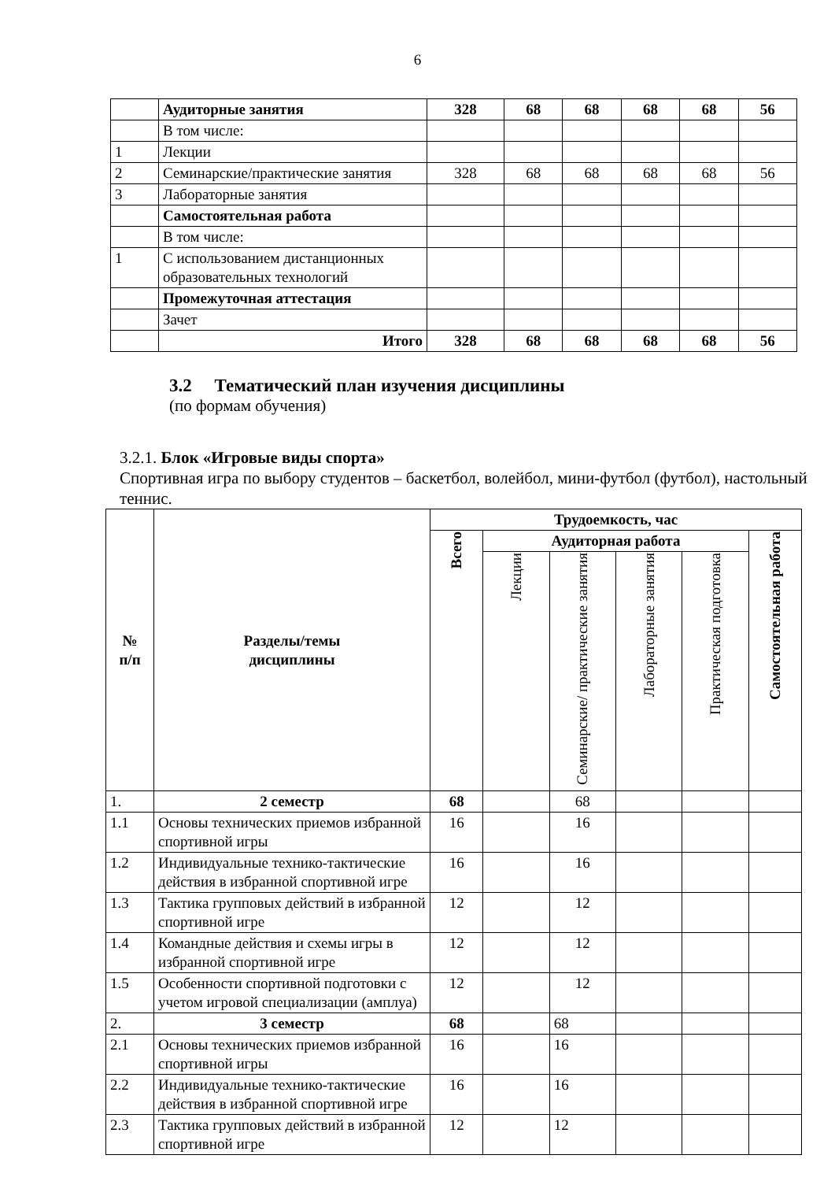6
| | Аудиторные занятия | 328 | 68 | 68 | 68 | 68 | 56 |
| | В том числе: | | | | | | |
| 1 | Лекции | | | | | | |
| 2 | Семинарские/практические занятия | 328 | 68 | 68 | 68 | 68 | 56 |
| 3 | Лабораторные занятия | | | | | | |
| | Самостоятельная работа | | | | | | |
| | В том числе: | | | | | | |
| 1 | С использованием дистанционных образовательных технологий | | | | | | |
| | Промежуточная аттестация | | | | | | |
| | Зачет | | | | | | |
| | Итого | 328 | 68 | 68 | 68 | 68 | 56 |
3.2 Тематический план изучения дисциплины
(по формам обучения)
3.2.1. Блок «Игровые виды спорта»
Спортивная игра по выбору студентов – баскетбол, волейбол, мини-футбол (футбол), настольный теннис.
| № п/п | Разделы/темы дисциплины | Трудоемкость, час | | | | | |
| --- | --- | --- | --- | --- | --- | --- | --- |
| | | Всего | Аудиторная работа | | | | Самостоятельная работа |
| | | | Лекции | Семинарские/ практические занятия | Лабораторные занятия | Практическая подготовка | |
| 1. | 2 семестр | 68 | | 68 | | | |
| 1.1 | Основы технических приемов избранной спортивной игры | 16 | | 16 | | | |
| 1.2 | Индивидуальные технико-тактические действия в избранной спортивной игре | 16 | | 16 | | | |
| 1.3 | Тактика групповых действий в избранной спортивной игре | 12 | | 12 | | | |
| 1.4 | Командные действия и схемы игры в избранной спортивной игре | 12 | | 12 | | | |
| 1.5 | Особенности спортивной подготовки с учетом игровой специализации (амплуа) | 12 | | 12 | | | |
| 2. | 3 семестр | 68 | | 68 | | | |
| 2.1 | Основы технических приемов избранной спортивной игры | 16 | | 16 | | | |
| 2.2 | Индивидуальные технико-тактические действия в избранной спортивной игре | 16 | | 16 | | | |
| 2.3 | Тактика групповых действий в избранной спортивной игре | 12 | | 12 | | | |